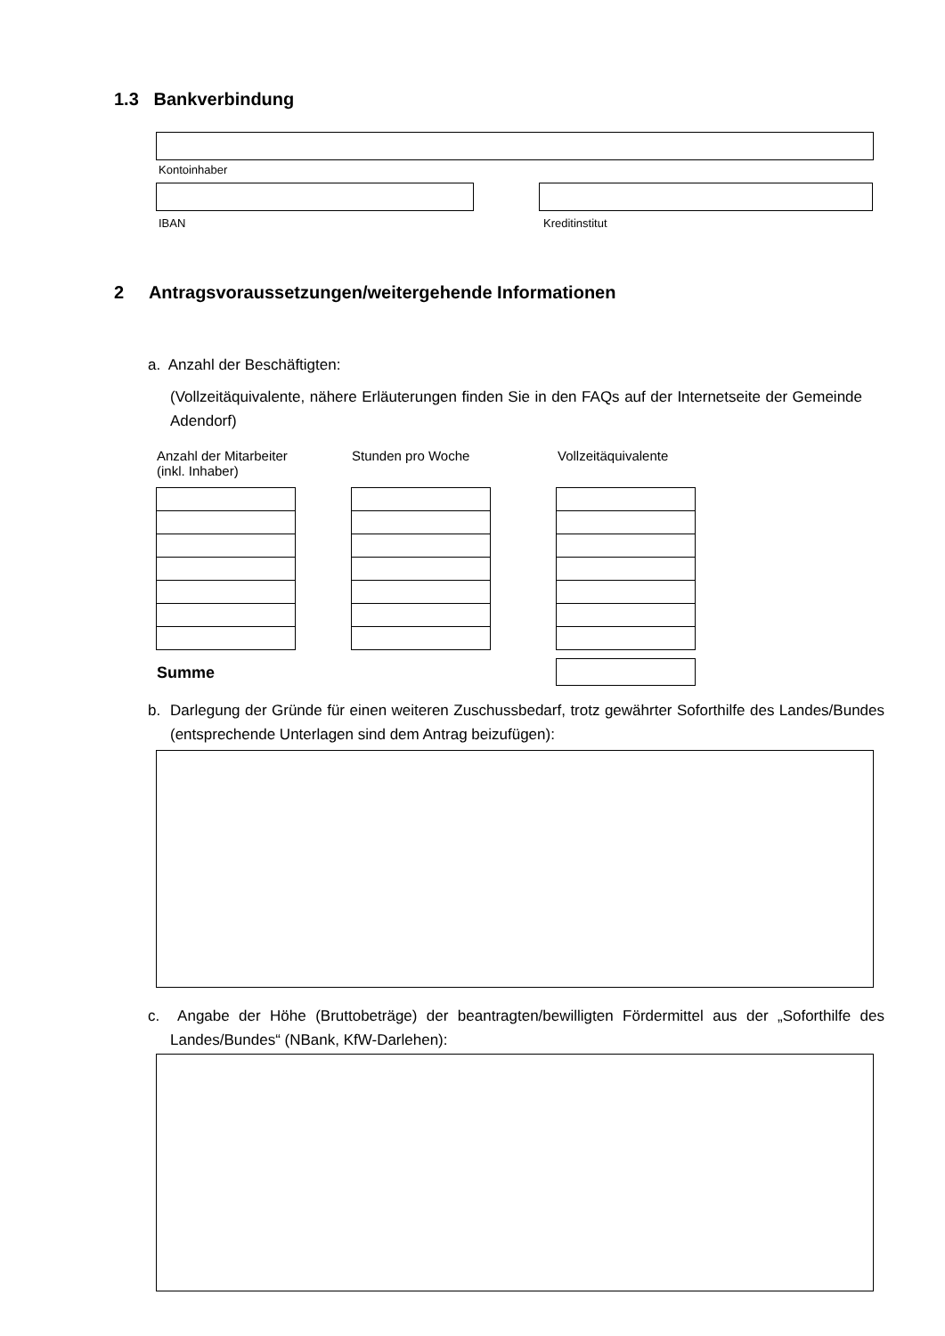1.3 Bankverbindung
Kontoinhaber
IBAN Kreditinstitut
2 Antragsvoraussetzungen/weitergehende Informationen
a. Anzahl der Beschäftigten:
(Vollzeitäquivalente, nähere Erläuterungen finden Sie in den FAQs auf der Internetseite der Gemeinde Adendorf)
Anzahl der Mitarbeiter
(inkl. Inhaber)
Stunden pro Woche Vollzeitäquivalente
Summe
b. Darlegung der Gründe für einen weiteren Zuschussbedarf, trotz gewährter Soforthilfe des Landes/Bundes (entsprechende Unterlagen sind dem Antrag beizufügen):
c. Angabe der Höhe (Bruttobeträge) der beantragten/bewilligten Fördermittel aus der „Soforthilfe des Landes/Bundes“ (NBank, KfW-Darlehen):